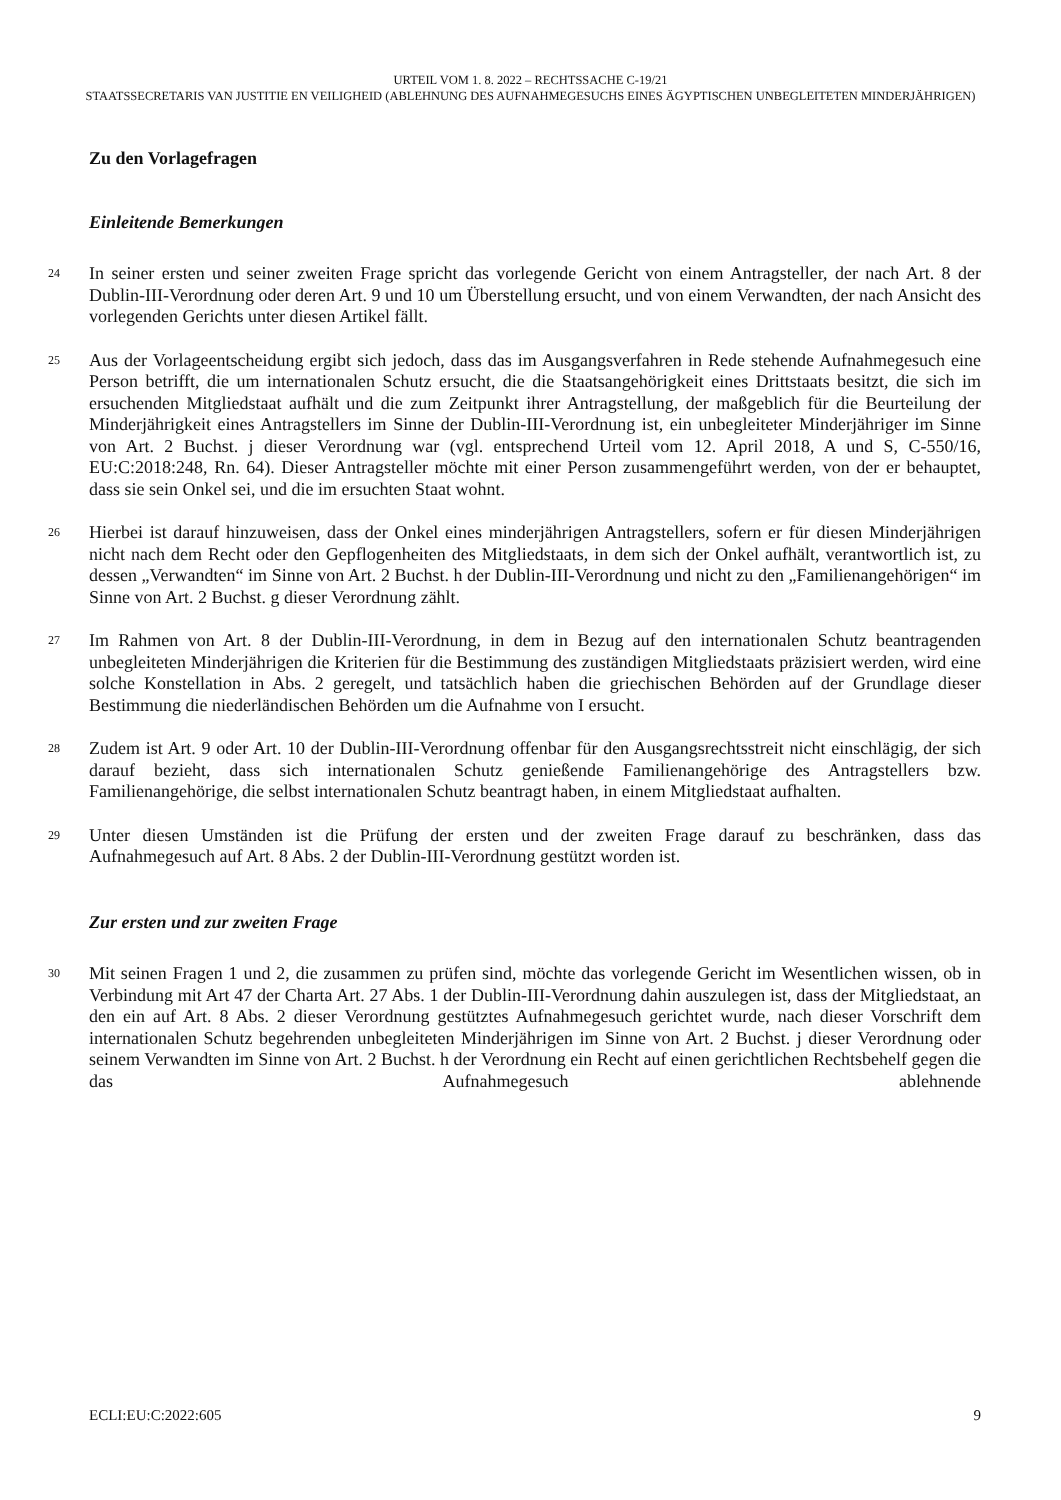URTEIL VOM 1. 8. 2022 – RECHTSSACHE C-19/21
STAATSSECRETARIS VAN JUSTITIE EN VEILIGHEID (ABLEHNUNG DES AUFNAHMEGESUCHS EINES ÄGYPTISCHEN UNBEGLEITETEN MINDERJÄHRIGEN)
Zu den Vorlagefragen
Einleitende Bemerkungen
24
In seiner ersten und seiner zweiten Frage spricht das vorlegende Gericht von einem Antragsteller, der nach Art. 8 der Dublin-III-Verordnung oder deren Art. 9 und 10 um Überstellung ersucht, und von einem Verwandten, der nach Ansicht des vorlegenden Gerichts unter diesen Artikel fällt.
25
Aus der Vorlageentscheidung ergibt sich jedoch, dass das im Ausgangsverfahren in Rede stehende Aufnahmegesuch eine Person betrifft, die um internationalen Schutz ersucht, die die Staatsangehörigkeit eines Drittstaats besitzt, die sich im ersuchenden Mitgliedstaat aufhält und die zum Zeitpunkt ihrer Antragstellung, der maßgeblich für die Beurteilung der Minderjährigkeit eines Antragstellers im Sinne der Dublin-III-Verordnung ist, ein unbegleiteter Minderjähriger im Sinne von Art. 2 Buchst. j dieser Verordnung war (vgl. entsprechend Urteil vom 12. April 2018, A und S, C-550/16, EU:C:2018:248, Rn. 64). Dieser Antragsteller möchte mit einer Person zusammengeführt werden, von der er behauptet, dass sie sein Onkel sei, und die im ersuchten Staat wohnt.
26
Hierbei ist darauf hinzuweisen, dass der Onkel eines minderjährigen Antragstellers, sofern er für diesen Minderjährigen nicht nach dem Recht oder den Gepflogenheiten des Mitgliedstaats, in dem sich der Onkel aufhält, verantwortlich ist, zu dessen „Verwandten“ im Sinne von Art. 2 Buchst. h der Dublin-III-Verordnung und nicht zu den „Familienangehörigen“ im Sinne von Art. 2 Buchst. g dieser Verordnung zählt.
27
Im Rahmen von Art. 8 der Dublin-III-Verordnung, in dem in Bezug auf den internationalen Schutz beantragenden unbegleiteten Minderjährigen die Kriterien für die Bestimmung des zuständigen Mitgliedstaats präzisiert werden, wird eine solche Konstellation in Abs. 2 geregelt, und tatsächlich haben die griechischen Behörden auf der Grundlage dieser Bestimmung die niederländischen Behörden um die Aufnahme von I ersucht.
28
Zudem ist Art. 9 oder Art. 10 der Dublin-III-Verordnung offenbar für den Ausgangsrechtsstreit nicht einschlägig, der sich darauf bezieht, dass sich internationalen Schutz genießende Familienangehörige des Antragstellers bzw. Familienangehörige, die selbst internationalen Schutz beantragt haben, in einem Mitgliedstaat aufhalten.
29
Unter diesen Umständen ist die Prüfung der ersten und der zweiten Frage darauf zu beschränken, dass das Aufnahmegesuch auf Art. 8 Abs. 2 der Dublin-III-Verordnung gestützt worden ist.
Zur ersten und zur zweiten Frage
30
Mit seinen Fragen 1 und 2, die zusammen zu prüfen sind, möchte das vorlegende Gericht im Wesentlichen wissen, ob in Verbindung mit Art 47 der Charta Art. 27 Abs. 1 der Dublin-III-Verordnung dahin auszulegen ist, dass der Mitgliedstaat, an den ein auf Art. 8 Abs. 2 dieser Verordnung gestütztes Aufnahmegesuch gerichtet wurde, nach dieser Vorschrift dem internationalen Schutz begehrenden unbegleiteten Minderjährigen im Sinne von Art. 2 Buchst. j dieser Verordnung oder seinem Verwandten im Sinne von Art. 2 Buchst. h der Verordnung ein Recht auf einen gerichtlichen Rechtsbehelf gegen die das Aufnahmegesuch ablehnende
ECLI:EU:C:2022:605 9